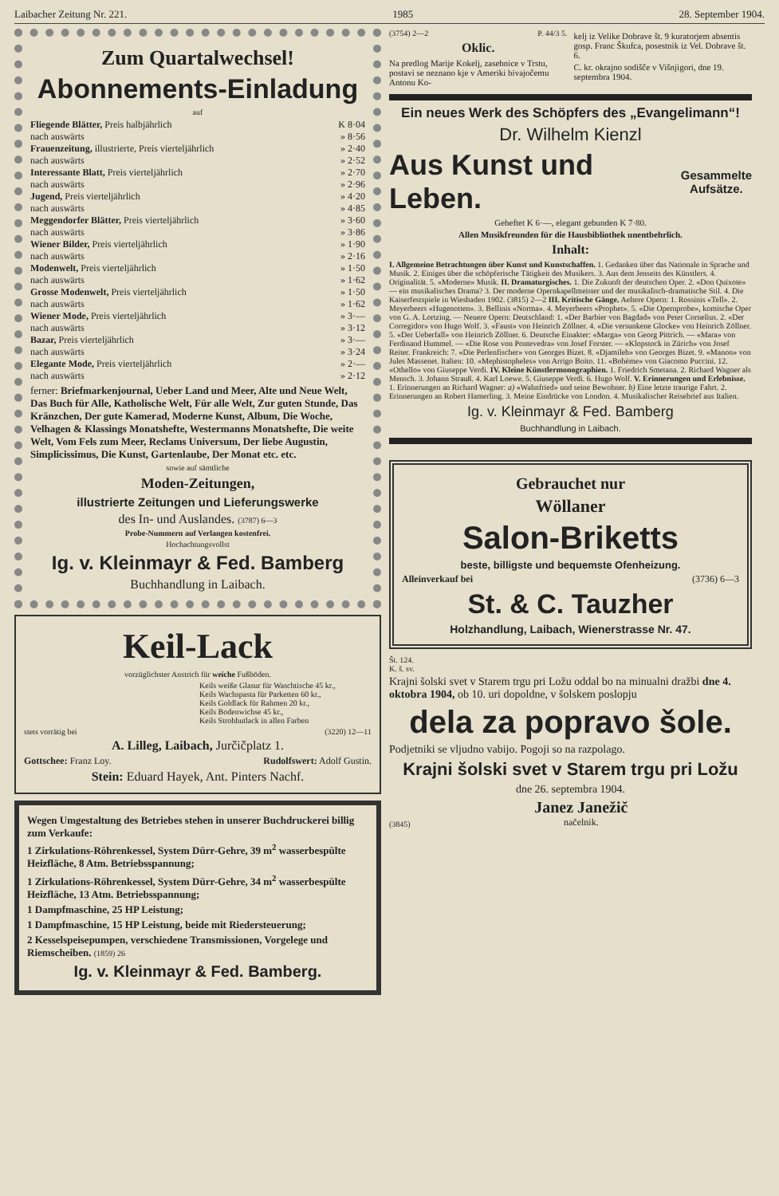Laibacher Zeitung Nr. 221. 1985 28. September 1904.
Zum Quartalwechsel!
Abonnements-Einladung
auf
Fliegende Blätter, Preis halbjährlich K 8·04
nach auswärts » 8·56
Frauenzeitung, illustrierte, Preis vierteljährlich » 2·40
nach auswärts » 2·52
Interessante Blatt, Preis vierteljährlich » 2·70
nach auswärts » 2·96
Jugend, Preis vierteljährlich » 4·20
nach auswärts » 4·85
Meggendorfer Blätter, Preis vierteljährlich » 3·60
nach auswärts » 3·86
Wiener Bilder, Preis vierteljährlich » 1·90
nach auswärts » 2·16
Modenwelt, Preis vierteljährlich » 1·50
nach auswärts » 1·62
Grosse Modenwelt, Preis vierteljährlich » 1·50
nach auswärts » 1·62
Wiener Mode, Preis vierteljährlich » 3·—
nach auswärts » 3·12
Bazar, Preis vierteljährlich » 3·—
nach auswärts » 3·24
Elegante Mode, Preis vierteljährlich » 2·—
nach auswärts » 2·12
ferner: Briefmarkenjournal, Ueber Land und Meer, Alte und Neue Welt, Das Buch für Alle, Katholische Welt, Für alle Welt, Zur guten Stunde, Das Kränzchen, Der gute Kamerad, Moderne Kunst, Album, Die Woche, Velhagen & Klassings Monatshefte, Westermanns Monatshefte, Die weite Welt, Vom Fels zum Meer, Reclams Universum, Der liebe Augustin, Simplicissimus, Die Kunst, Gartenlaube, Der Monat etc. etc.
sowie auf sämtliche
Moden-Zeitungen,
illustrierte Zeitungen und Lieferungswerke
des In- und Auslandes. (3787) 6—3
Probe-Nummern auf Verlangen kostenfrei.
Hochachtungsvollst
Ig. v. Kleinmayr & Fed. Bamberg
Buchhandlung in Laibach.
Keil-Lack
vorzüglichster Anstrich für weiche Fußböden.
Keils weiße Glasur für Waschtische 45 kr.,
Keils Wachspasta für Parketten 60 kr.,
Keils Goldlack für Rahmen 20 kr.,
Keils Bodenwichse 45 kr.,
Keils Strohhutlack in allen Farben
stets vorrätig bei (3220) 12—11
A. Lilleg, Laibach, Jurčičplatz 1.
Gottschee: Franz Loy. Rudolfswert: Adolf Gustin.
Stein: Eduard Hayek, Ant. Pinters Nachf.
Wegen Umgestaltung des Betriebes stehen in unserer Buchdruckerei billig zum Verkaufe:
1 Zirkulations-Röhrenkessel, System Dürr-Gehre, 39 m<sup>2</sup> wasserbespülte Heizfläche, 8 Atm. Betriebsspannung;
1 Zirkulations-Röhrenkessel, System Dürr-Gehre, 34 m<sup>2</sup> wasserbespülte Heizfläche, 13 Atm. Betriebsspannung;
1 Dampfmaschine, 25 HP Leistung;
1 Dampfmaschine, 15 HP Leistung, beide mit Riedersteuerung;
2 Kesselspeisepumpen, verschiedene Transmissionen, Vorgelege und Riemscheiben. (1859) 26
Ig. v. Kleinmayr & Fed. Bamberg.
(3754) 2—2 P. 44/3 5.
Oklic.
Na predlog Marije Kokelj, zasebnice v Trstu, postavi se neznano kje v Ameriki bivajočemu Antonu Ko-
kelj iz Velike Dobrave št. 9 kuratorjem absentis gosp. Franc Škufca, posestnik iz Vel. Dobrave št. 6.
C. kr. okrajno sodišče v Višnjigori, dne 19. septembra 1904.
Ein neues Werk des Schöpfers des „Evangelimann“!
Dr. Wilhelm Kienzl
Aus Kunst und Leben. Gesammelte
Aufsätze.
Geheftet K 6·—, elegant gebunden K 7·80.
Allen Musikfreunden für die Hausbibliothek unentbehrlich.
Inhalt:
I. Allgemeine Betrachtungen über Kunst und Kunstschaffen. 1. Gedanken über das Nationale in Sprache und Musik. 2. Einiges über die schöpferische Tätigkeit des Musikers. 3. Aus dem Jenseits des Künstlers. 4. Originalität. 5. «Moderne» Musik. II. Dramaturgisches. 1. Die Zukunft der deutschen Oper. 2. «Don Quixote» — ein musikalisches Drama? 3. Der moderne Opernkapellmeister und der musikalisch-dramatische Stil. 4. Die Kaiserfestspiele in Wiesbaden 1902. (3815) 2—2 III. Kritische Gänge. Aeltere Opern: 1. Rossinis «Tell». 2. Meyerbeers «Hugenotten». 3. Bellinis «Norma». 4. Meyerbeers «Prophet». 5. «Die Opernprobe», komische Oper von G. A. Lortzing. — Neuere Opern: Deutschland: 1. «Der Barbier von Bagdad» von Peter Cornelius. 2. «Der Corregidor» von Hugo Wolf. 3. «Faust» von Heinrich Zöllner. 4. «Die versunkene Glocke» von Heinrich Zöllner. 5. «Der Ueberfall» von Heinrich Zöllner. 6. Deutsche Einakter: «Marga» von Georg Pittrich. — «Mara» von Ferdinand Hummel. — «Die Rose von Pontevedra» von Josef Forster. — «Klopstock in Zürich» von Josef Reiter. Frankreich: 7. «Die Perlenfischer» von Georges Bizet. 8. «Djamileh» von Georges Bizet. 9. «Manon» von Jules Massenet. Italien: 10. «Mephistopheles» von Arrigo Boito. 11. «Bohème» von Giacomo Puccini. 12. «Othello» von Giuseppe Verdi. IV. Kleine Künstlermonographien. 1. Friedrich Smetana. 2. Richard Wagner als Mensch. 3. Johann Strauß. 4. Karl Loewe. 5. Giuseppe Verdi. 6. Hugo Wolf. V. Erinnerungen und Erlebnisse. 1. Erinnerungen an Richard Wagner: a) «Wahnfried» und seine Bewohner. b) Eine letzte traurige Fahrt. 2. Erinnerungen an Robert Hamerling. 3. Meine Eindrücke von London. 4. Musikalischer Reisebrief aus Italien.
Ig. v. Kleinmayr & Fed. Bamberg
Buchhandlung in Laibach.
Gebrauchet nur
Wöllaner
Salon-Briketts
beste, billigste und bequemste Ofenheizung.
Alleinverkauf bei (3736) 6—3
St. & C. Tauzher
Holzhandlung, Laibach, Wienerstrasse Nr. 47.
Št. 124.
K. š. sv.
Krajni šolski svet v Starem trgu pri Ložu oddal bo na minualni dražbi dne 4. oktobra 1904, ob 10. uri dopoldne, v šolskem poslopju
dela za popravo šole.
Podjetniki se vljudno vabijo. Pogoji so na razpolago.
Krajni šolski svet v Starem trgu pri Ložu
dne 26. septembra 1904.
(3845) Janez Janežič
načelnik.